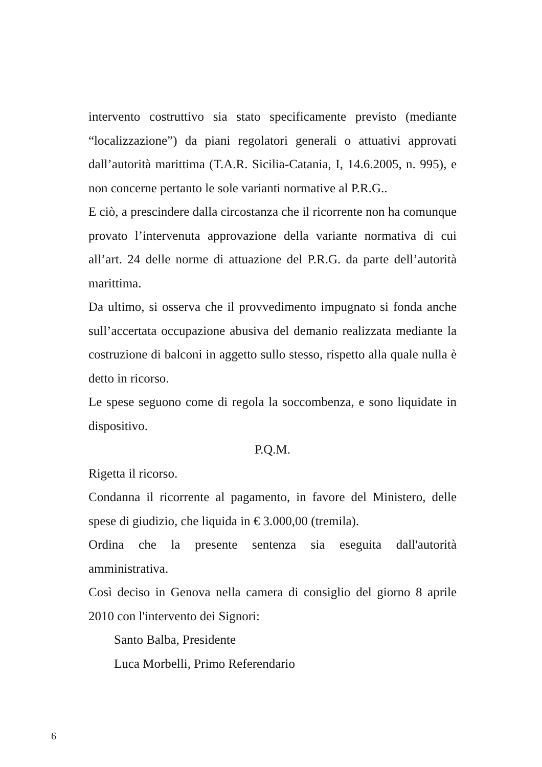intervento costruttivo sia stato specificamente previsto (mediante “localizzazione”) da piani regolatori generali o attuativi approvati dall’autorità marittima (T.A.R. Sicilia-Catania, I, 14.6.2005, n. 995), e non concerne pertanto le sole varianti normative al P.R.G..
E ciò, a prescindere dalla circostanza che il ricorrente non ha comunque provato l’intervenuta approvazione della variante normativa di cui all’art. 24 delle norme di attuazione del P.R.G. da parte dell’autorità marittima.
Da ultimo, si osserva che il provvedimento impugnato si fonda anche sull’accertata occupazione abusiva del demanio realizzata mediante la costruzione di balconi in aggetto sullo stesso, rispetto alla quale nulla è detto in ricorso.
Le spese seguono come di regola la soccombenza, e sono liquidate in dispositivo.
P.Q.M.
Rigetta il ricorso.
Condanna il ricorrente al pagamento, in favore del Ministero, delle spese di giudizio, che liquida in € 3.000,00 (tremila).
Ordina che la presente sentenza sia eseguita dall'autorità amministrativa.
Così deciso in Genova nella camera di consiglio del giorno 8 aprile 2010 con l'intervento dei Signori:
Santo Balba, Presidente
Luca Morbelli, Primo Referendario
6